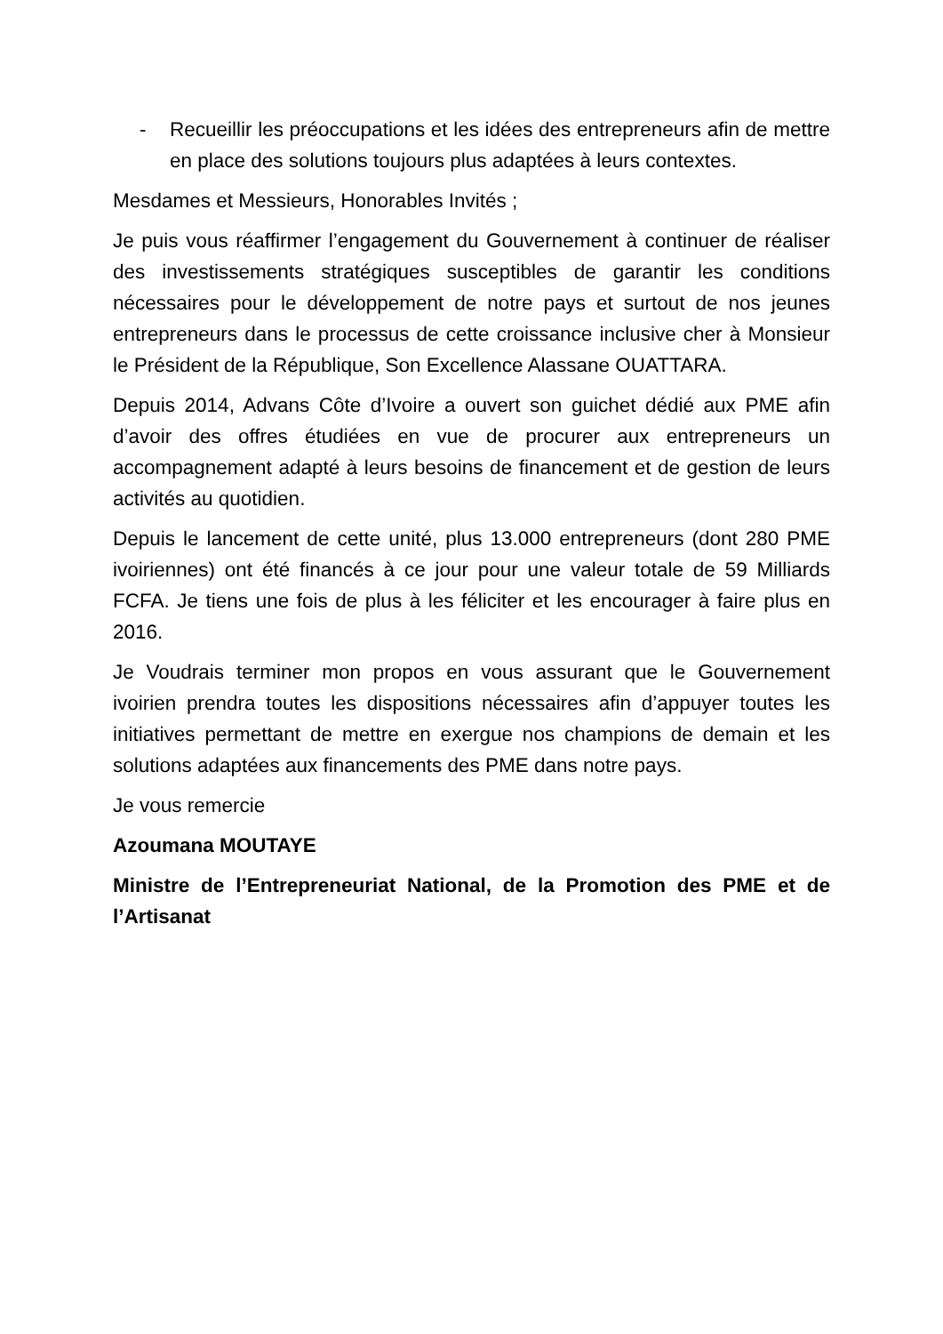- Recueillir les préoccupations et les idées des entrepreneurs afin de mettre en place des solutions toujours plus adaptées à leurs contextes.
Mesdames et Messieurs, Honorables Invités ;
Je puis vous réaffirmer l’engagement du Gouvernement à continuer de réaliser des investissements stratégiques susceptibles de garantir les conditions nécessaires pour le développement de notre pays et surtout de nos jeunes entrepreneurs dans le processus de cette croissance inclusive cher à Monsieur le Président de la République, Son Excellence Alassane OUATTARA.
Depuis 2014, Advans Côte d’Ivoire a ouvert son guichet dédié aux PME afin d’avoir des offres étudiées en vue de procurer aux entrepreneurs un accompagnement adapté à leurs besoins de financement et de gestion de leurs activités au quotidien.
Depuis le lancement de cette unité, plus 13.000 entrepreneurs (dont 280 PME ivoiriennes) ont été financés à ce jour pour une valeur totale de 59 Milliards FCFA. Je tiens une fois de plus à les féliciter et les encourager à faire plus en 2016.
Je Voudrais terminer mon propos en vous assurant que le Gouvernement ivoirien prendra toutes les dispositions nécessaires afin d’appuyer toutes les initiatives permettant de mettre en exergue nos champions de demain et les solutions adaptées aux financements des PME dans notre pays.
Je vous remercie
Azoumana MOUTAYE
Ministre de l’Entrepreneuriat National, de la Promotion des PME et de l’Artisanat